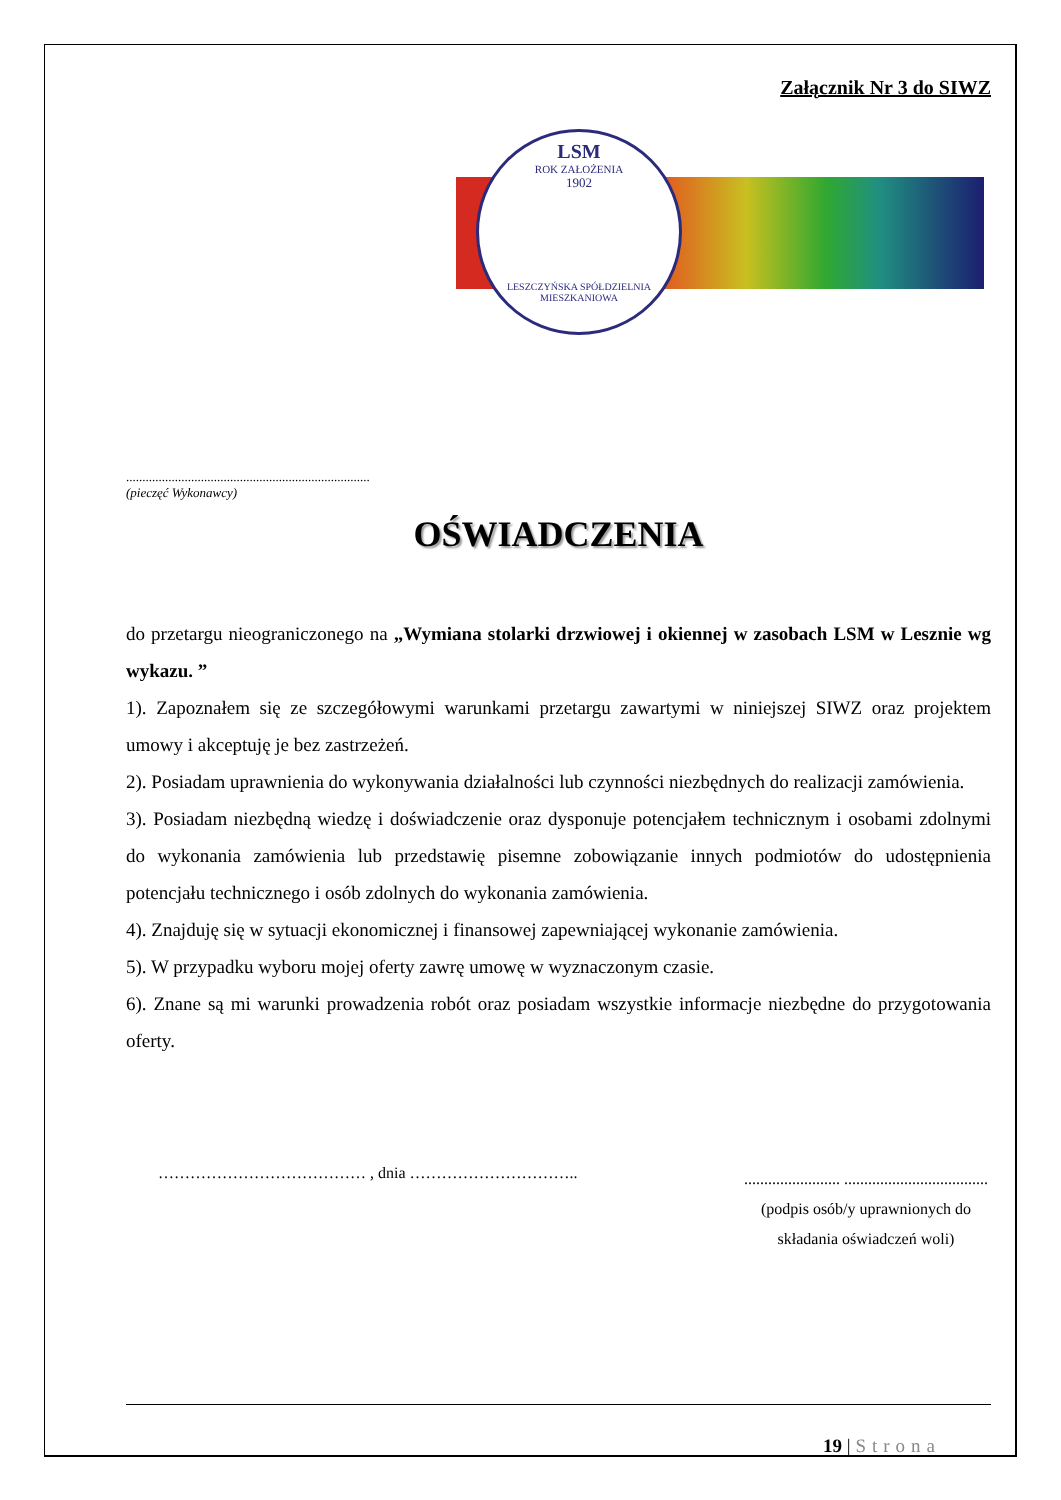Załącznik Nr 3 do SIWZ
LSM
ROK ZAŁOŻENIA
1902
LESZCZYŃSKA SPÓŁDZIELNIA MIESZKANIOWA
...........................................................................
(pieczęć Wykonawcy)
OŚWIADCZENIA
do przetargu nieograniczonego na „Wymiana stolarki drzwiowej i okiennej w zasobach LSM w Lesznie wg wykazu. ”
1). Zapoznałem się ze szczegółowymi warunkami przetargu zawartymi w niniejszej SIWZ oraz projektem umowy i akceptuję je bez zastrzeżeń.
2). Posiadam uprawnienia do wykonywania działalności lub czynności niezbędnych do realizacji zamówienia.
3). Posiadam niezbędną wiedzę i doświadczenie oraz dysponuje potencjałem technicznym i osobami zdolnymi do wykonania zamówienia lub przedstawię pisemne zobowiązanie innych podmiotów do udostępnienia potencjału technicznego i osób zdolnych do wykonania zamówienia.
4). Znajduję się w sytuacji ekonomicznej i finansowej zapewniającej wykonanie zamówienia.
5). W przypadku wyboru mojej oferty zawrę umowę w wyznaczonym czasie.
6). Znane są mi warunki prowadzenia robót oraz posiadam wszystkie informacje niezbędne do przygotowania oferty.
………………………………… , dnia …………………………..
........................ ....................................
(podpis osób/y uprawnionych do składania oświadczeń woli)
19 | Strona